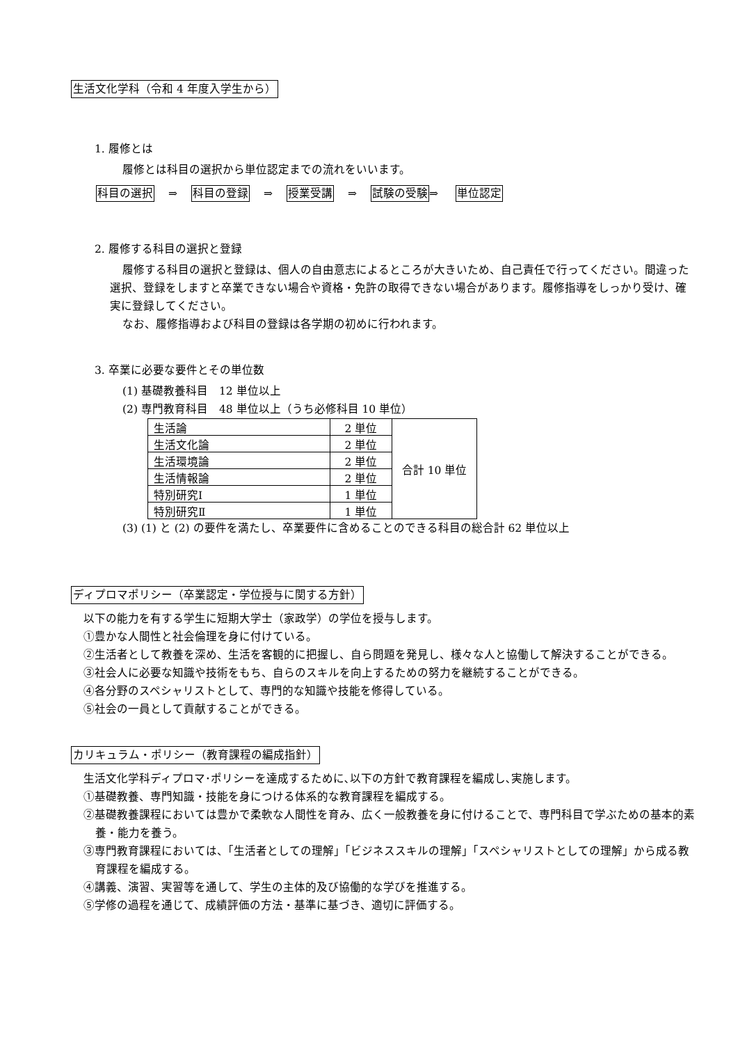生活文化学科（令和 4 年度入学生から）
1. 履修とは
履修とは科目の選択から単位認定までの流れをいいます。
科目の選択 ⇒ 科目の登録 ⇒ 授業受講 ⇒ 試験の受験⇒ 単位認定
2. 履修する科目の選択と登録
履修する科目の選択と登録は、個人の自由意志によるところが大きいため、自己責任で行ってください。間違った選択、登録をしますと卒業できない場合や資格・免許の取得できない場合があります。履修指導をしっかり受け、確実に登録してください。
なお、履修指導および科目の登録は各学期の初めに行われます。
3. 卒業に必要な要件とその単位数
(1) 基礎教養科目　12 単位以上
(2) 専門教育科目　48 単位以上（うち必修科目 10 単位）
| 生活論 | 2 単位 | 合計 10 単位 |
| 生活文化論 | 2 単位 | |
| 生活環境論 | 2 単位 | |
| 生活情報論 | 2 単位 | |
| 特別研究Ⅰ | 1 単位 | |
| 特別研究Ⅱ | 1 単位 | |
(3) (1) と (2) の要件を満たし、卒業要件に含めることのできる科目の総合計 62 単位以上
ディプロマポリシー（卒業認定・学位授与に関する方針）
以下の能力を有する学生に短期大学士（家政学）の学位を授与します。
①豊かな人間性と社会倫理を身に付けている。
②生活者として教養を深め、生活を客観的に把握し、自ら問題を発見し、様々な人と協働して解決することができる。
③社会人に必要な知識や技術をもち、自らのスキルを向上するための努力を継続することができる。
④各分野のスペシャリストとして、専門的な知識や技能を修得している。
⑤社会の一員として貢献することができる。
カリキュラム・ポリシー（教育課程の編成指針）
生活文化学科ディプロマ･ポリシーを達成するために､以下の方針で教育課程を編成し､実施します。
①基礎教養、専門知識・技能を身につける体系的な教育課程を編成する。
②基礎教養課程においては豊かで柔軟な人間性を育み、広く一般教養を身に付けることで、専門科目で学ぶための基本的素養・能力を養う。
③専門教育課程においては、「生活者としての理解」「ビジネススキルの理解」「スペシャリストとしての理解」から成る教育課程を編成する。
④講義、演習、実習等を通して、学生の主体的及び協働的な学びを推進する。
⑤学修の過程を通じて、成績評価の方法・基準に基づき、適切に評価する。